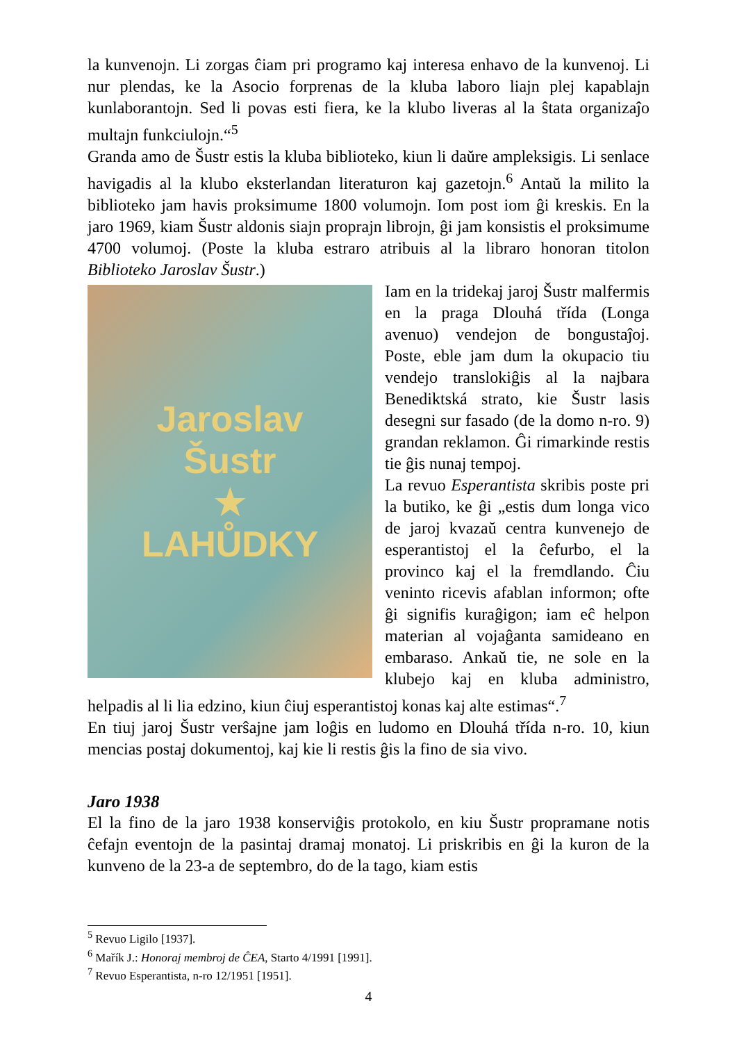la kunvenojn. Li zorgas ĉiam pri programo kaj interesa enhavo de la kunvenoj. Li nur plendas, ke la Asocio forprenas de la kluba laboro liajn plej kapablajn kunlaborantojn. Sed li povas esti fiera, ke la klubo liveras al la ŝtata organizaĵo multajn funkciulojn.“<sup>5</sup>
Granda amo de Šustr estis la kluba biblioteko, kiun li daŭre ampleksigis. Li senlace havigadis al la klubo eksterlandan literaturon kaj gazetojn.<sup>6</sup> Antaŭ la milito la biblioteko jam havis proksimume 1800 volumojn. Iom post iom ĝi kreskis. En la jaro 1969, kiam Šustr aldonis siajn proprajn librojn, ĝi jam konsistis el proksimume 4700 volumoj. (Poste la kluba estraro atribuis al la libraro honoran titolon Biblioteko Jaroslav Šustr.)
Jaroslav
Šustr
★
LAHŮDKY
Iam en la tridekaj jaroj Šustr malfermis en la praga Dlouhá třída (Longa avenuo) vendejon de bongustaĵoj. Poste, eble jam dum la okupacio tiu vendejo translokiĝis al la najbara Benediktská strato, kie Šustr lasis desegni sur fasado (de la domo n-ro. 9) grandan reklamon. Ĝi rimarkinde restis tie ĝis nunaj tempoj.
La revuo Esperantista skribis poste pri la butiko, ke ĝi „estis dum longa vico de jaroj kvazaŭ centra kunvenejo de esperantistoj el la ĉefurbo, el la provinco kaj el la fremdlando. Ĉiu veninto ricevis afablan informon; ofte ĝi signifis kuraĝigon; iam eĉ helpon materian al vojaĝanta samideano en embaraso. Ankaŭ tie, ne sole en la klubejo kaj en kluba administro, helpadis al li lia edzino, kiun ĉiuj esperantistoj konas kaj alte estimas“.<sup>7</sup>
En tiuj jaroj Šustr verŝajne jam loĝis en ludomo en Dlouhá třída n-ro. 10, kiun mencias postaj dokumentoj, kaj kie li restis ĝis la fino de sia vivo.
Jaro 1938
El la fino de la jaro 1938 konserviĝis protokolo, en kiu Šustr propramane notis ĉefajn eventojn de la pasintaj dramaj monatoj. Li priskribis en ĝi la kuron de la kunveno de la 23-a de septembro, do de la tago, kiam estis
<sup>5</sup> Revuo Ligilo [1937].
<sup>6</sup> Mařík J.: Honoraj membroj de ĈEA, Starto 4/1991 [1991].
<sup>7</sup> Revuo Esperantista, n-ro 12/1951 [1951].
4